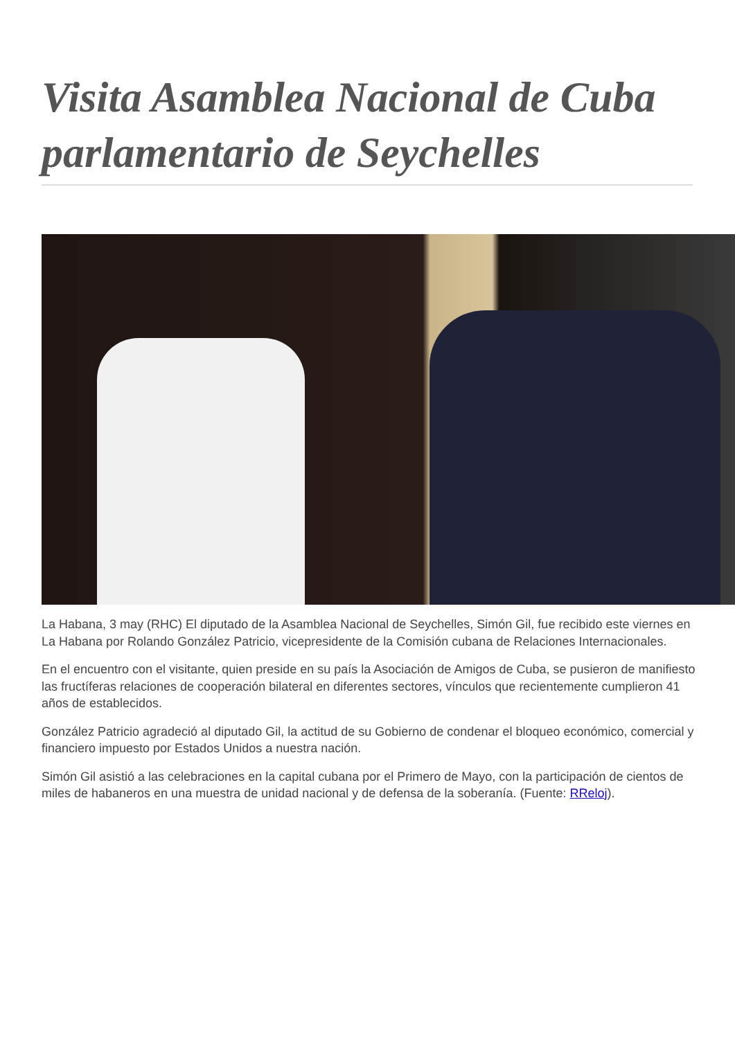Visita Asamblea Nacional de Cuba parlamentario de Seychelles
La Habana, 3 may (RHC) El diputado de la Asamblea Nacional de Seychelles, Simón Gil, fue recibido este viernes en La Habana por Rolando González Patricio, vicepresidente de la Comisión cubana de Relaciones Internacionales.
En el encuentro con el visitante, quien preside en su país la Asociación de Amigos de Cuba, se pusieron de manifiesto las fructíferas relaciones de cooperación bilateral en diferentes sectores, vínculos que recientemente cumplieron 41 años de establecidos.
González Patricio agradeció al diputado Gil, la actitud de su Gobierno de condenar el bloqueo económico, comercial y financiero impuesto por Estados Unidos a nuestra nación.
Simón Gil asistió a las celebraciones en la capital cubana por el Primero de Mayo, con la participación de cientos de miles de habaneros en una muestra de unidad nacional y de defensa de la soberanía. (Fuente: RReloj).